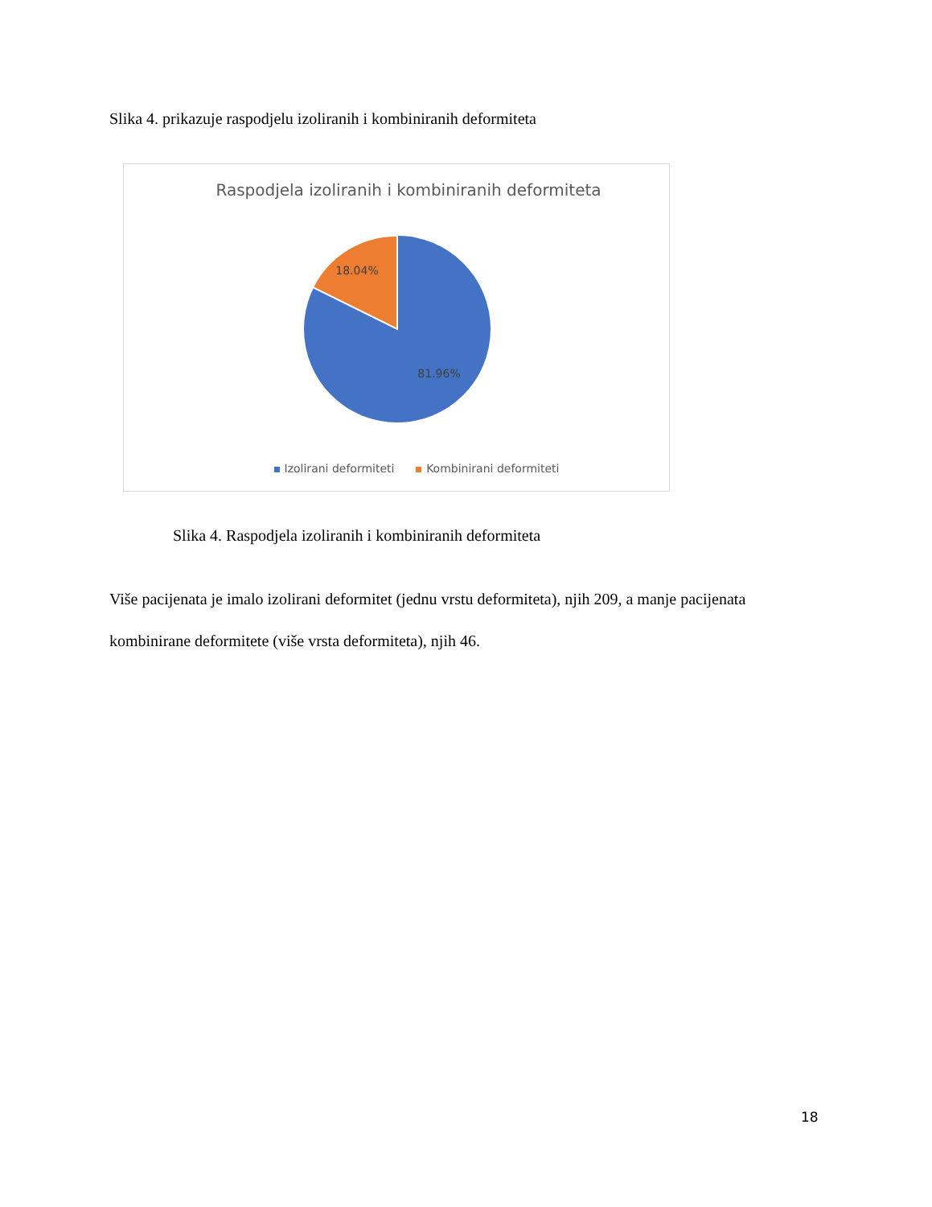Slika 4. prikazuje raspodjelu izoliranih i kombiniranih deformiteta
Raspodjela izoliranih i kombiniranih deformiteta
18.04%
81.96%
Izolirani deformiteti Kombinirani deformiteti
Slika 4. Raspodjela izoliranih i kombiniranih deformiteta
Više pacijenata je imalo izolirani deformitet (jednu vrstu deformiteta), njih 209, a manje pacijenata kombinirane deformitete (više vrsta deformiteta), njih 46.
18